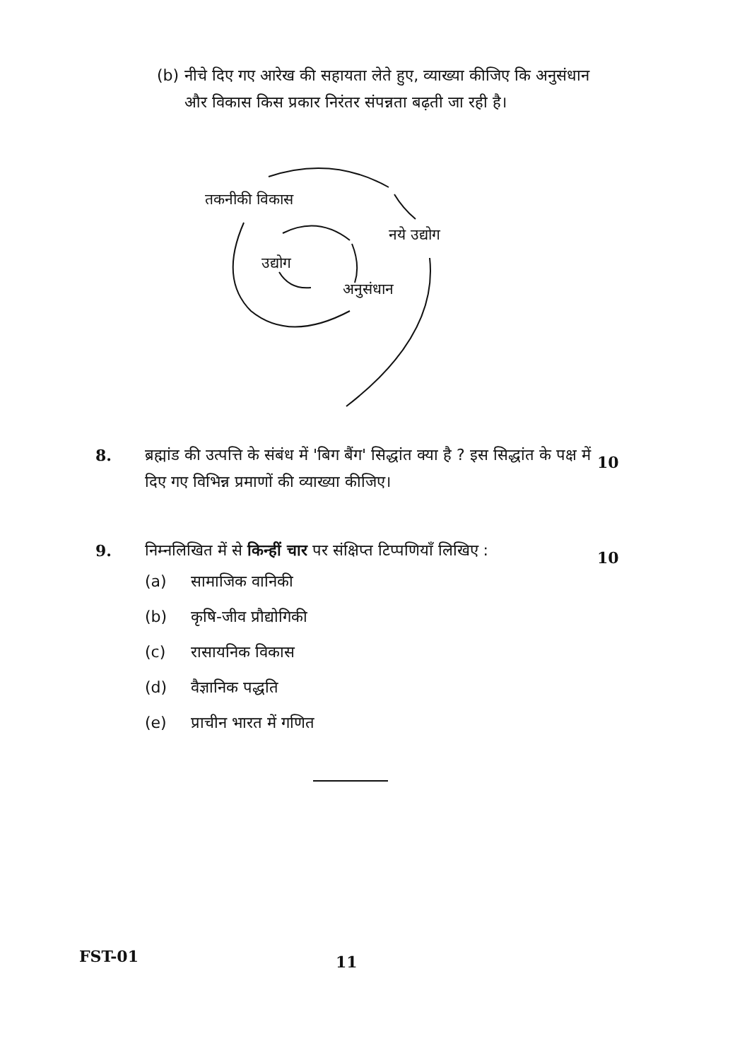(b) नीचे दिए गए आरेख की सहायता लेते हुए, व्याख्या कीजिए कि अनुसंधान और विकास किस प्रकार निरंतर संपन्नता बढ़ती जा रही है।
तकनीकी विकास
नये उद्योग
उद्योग
अनुसंधान
8. ब्रह्मांड की उत्पत्ति के संबंध में 'बिग बैंग' सिद्धांत क्या है ? इस सिद्धांत के पक्ष में दिए गए विभिन्न प्रमाणों की व्याख्या कीजिए।
10
9. निम्नलिखित में से किन्हीं चार पर संक्षिप्त टिप्पणियाँ लिखिए :
(a) सामाजिक वानिकी
(b) कृषि-जीव प्रौद्योगिकी
(c) रासायनिक विकास
(d) वैज्ञानिक पद्धति
(e) प्राचीन भारत में गणित
10
FST-01 11